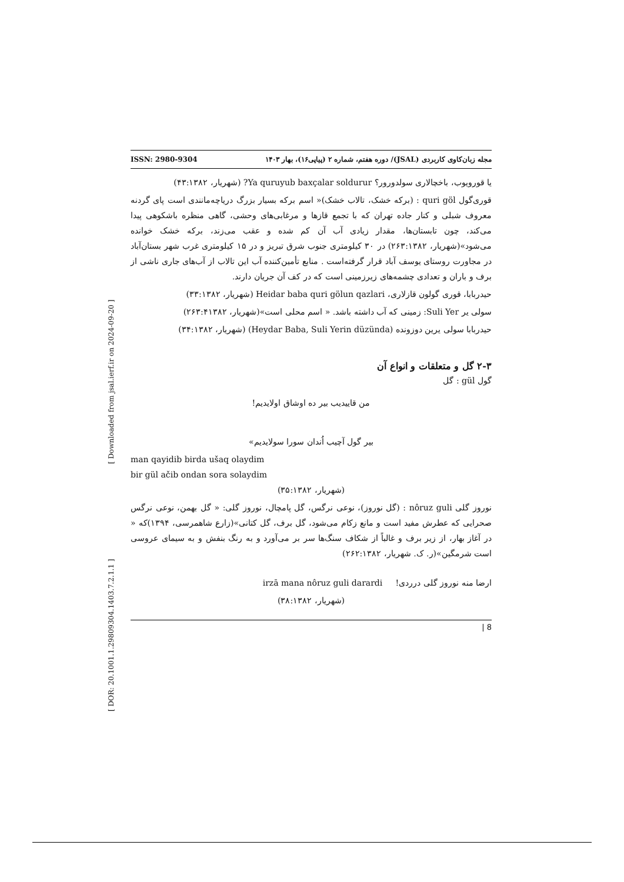[ DOR: 20.1001.1.29809304.1403.7.2.1.1 ] [ Downloaded from jsal.ierf.ir on 2024-09-20 ]
ISSN: 2980-9304 مجله زبان‌کاوی کاربردی (JSAL)/ دوره هفتم، شماره ۲ (پیاپی۱۶)، بهار ۱۴۰۳
یا قورویوب، باخچالاری سولدورور؟ Ya quruyub baxçalar soldurur? (شهریار، ۴۳:۱۳۸۲)
قوری‌گول quri göl : (برکه خشک، تالاب خشک)« اسم برکه بسیار بزرگ دریاچه‌مانندی است پای گردنه معروف شبلی و کنار جاده تهران که با تجمع قازها و مرغابی‌های وحشی، گاهی منظره باشکوهی پیدا می‌کند، چون تابستان‌ها، مقدار زیادی آب آن کم شده و عقب می‌زند، برکه خشک خوانده می‌شود»(شهریار، ۲۶۳:۱۳۸۲) در ۳۰ کیلومتری جنوب شرق تبریز و در ۱۵ کیلومتری غرب شهر بستان‌آباد در مجاورت روستای یوسف آباد قرار گرفته‌است . منابع تأمین‌کننده آب این تالاب از آب‌های جاری ناشی از برف و باران و تعدادی چشمه‌های زیرزمینی است که در کف آن جریان دارند.
حیدربابا، قوری گولون قازلاری، Heidar baba quri gölun qazlari (شهریار، ۳۳:۱۳۸۲)
سولی یر Suli Yer: زمینی که آب داشته باشد. « اسم محلی است»(شهریار، ۲۶۳:۴۱۳۸۲)
حیدربابا سولی یرین دوزونده (Heydar Baba, Suli Yerin düzünda) (شهریار، ۳۴:۱۳۸۲)
۲-۳ گل و متعلقات و انواع آن
گول gül : گل
من قاییدیب بیر ده اوشاق اولایدیم!
بیر گول آچیب اُندان سورا سولایدیم»
man qayidib birda ušaq olaydim
bir gül ačib ondan sora solaydim
(شهریار، ۳۵:۱۳۸۲)
نوروز گلی nôruz guli : (گل نوروز)، نوعی نرگس، گل پامچال، نوروز گلی: « گل بهمن، نوعی نرگس صحرایی که عطرش مفید است و مانع زکام می‌شود، گل برف، گل کتانی»(زارع شاهمرسی، ۱۳۹۴)که « در آغاز بهار، از زیر برف و غالباً از شکاف سنگ‌ها سر بر می‌آورد و به رنگ بنفش و به سیمای عروسی است شرمگین»(ر. ک. شهریار، ۲۶۲:۱۳۸۲)
ارضا منه نوروز گلی درردی! irzā mana nôruz guli darardi
(شهریار، ۳۸:۱۳۸۲)
| 8